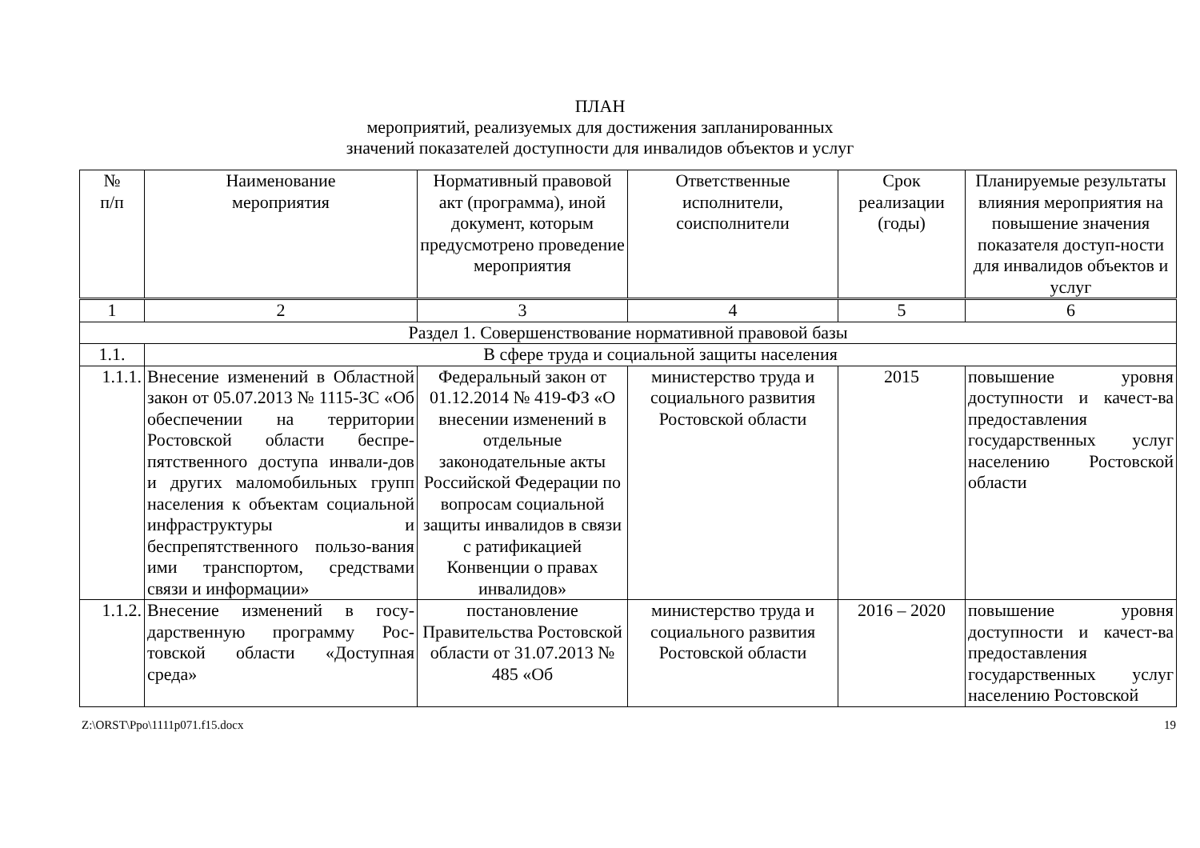ПЛАН
мероприятий, реализуемых для достижения запланированных
значений показателей доступности для инвалидов объектов и услуг
| № п/п | Наименование мероприятия | Нормативный правовой акт (программа), иной документ, которым предусмотрено проведение мероприятия | Ответственные исполнители, соисполнители | Срок реализации (годы) | Планируемые результаты влияния мероприятия на повышение значения показателя доступ-ности для инвалидов объектов и услуг |
| --- | --- | --- | --- | --- | --- |
| 1 | 2 | 3 | 4 | 5 | 6 |
| Раздел 1. Совершенствование нормативной правовой базы | | | | | |
| 1.1. | В сфере труда и социальной защиты населения | | | | |
| 1.1.1. | Внесение изменений в Областной закон от 05.07.2013 № 1115-ЗС «Об обеспечении на территории Ростовской области беспре-пятственного доступа инвали-дов и других маломобильных групп населения к объектам социальной инфраструктуры и беспрепятственного пользо-вания ими транспортом, средствами связи и информации» | Федеральный закон от 01.12.2014 № 419-ФЗ «О внесении изменений в отдельные законодательные акты Российской Федерации по вопросам социальной защиты инвалидов в связи с ратификацией Конвенции о правах инвалидов» | министерство труда и социального развития Ростовской области | 2015 | повышение уровня доступности и качест-ва предоставления государственных услуг населению Ростовской области |
| 1.1.2. | Внесение изменений в госу-дарственную программу Рос-товской области «Доступная среда» | постановление Правительства Ростовской области от 31.07.2013 № 485 «Об | министерство труда и социального развития Ростовской области | 2016 – 2020 | повышение уровня доступности и качест-ва предоставления государственных услуг населению Ростовской |
Z:\ORST\Ppo\1111p071.f15.docx 19